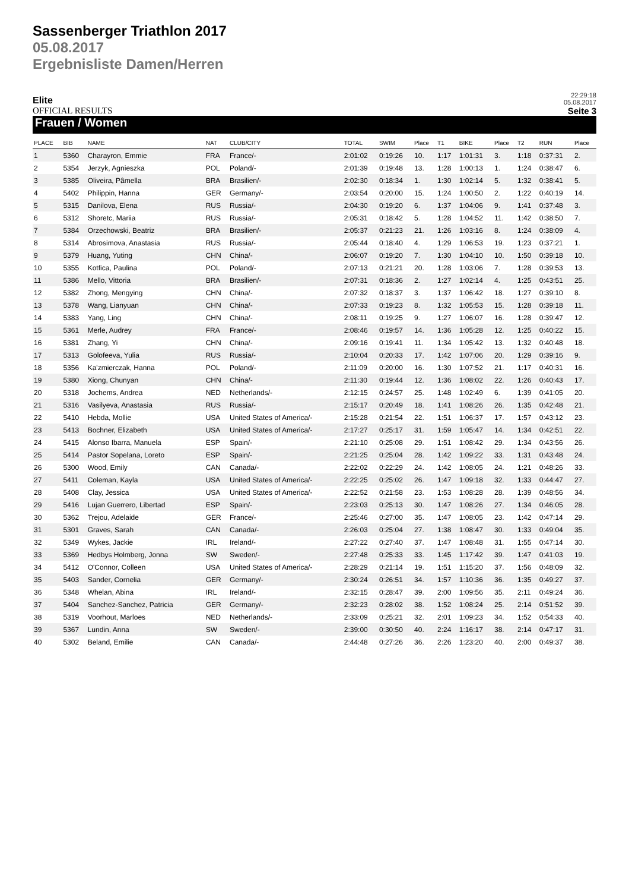Sassenberger Triathlon 2017
05.08.2017
Ergebnisliste Damen/Herren
Elite
22:29:18
05.08.2017
OFFICIAL RESULTS
Seite 3
Frauen / Women
| PLACE | BIB | NAME | NAT | CLUB/CITY | TOTAL | SWIM | Place | T1 | BIKE | Place | T2 | RUN | Place |
| --- | --- | --- | --- | --- | --- | --- | --- | --- | --- | --- | --- | --- | --- |
| 1 | 5360 | Charayron, Emmie | FRA | France/- | 2:01:02 | 0:19:26 | 10. | 1:17 | 1:01:31 | 3. | 1:18 | 0:37:31 | 2. |
| 2 | 5354 | Jerzyk, Agnieszka | POL | Poland/- | 2:01:39 | 0:19:48 | 13. | 1:28 | 1:00:13 | 1. | 1:24 | 0:38:47 | 6. |
| 3 | 5385 | Oliveira, Pâmella | BRA | Brasilien/- | 2:02:30 | 0:18:34 | 1. | 1:30 | 1:02:14 | 5. | 1:32 | 0:38:41 | 5. |
| 4 | 5402 | Philippin, Hanna | GER | Germany/- | 2:03:54 | 0:20:00 | 15. | 1:24 | 1:00:50 | 2. | 1:22 | 0:40:19 | 14. |
| 5 | 5315 | Danilova, Elena | RUS | Russia/- | 2:04:30 | 0:19:20 | 6. | 1:37 | 1:04:06 | 9. | 1:41 | 0:37:48 | 3. |
| 6 | 5312 | Shoretc, Mariia | RUS | Russia/- | 2:05:31 | 0:18:42 | 5. | 1:28 | 1:04:52 | 11. | 1:42 | 0:38:50 | 7. |
| 7 | 5384 | Orzechowski, Beatriz | BRA | Brasilien/- | 2:05:37 | 0:21:23 | 21. | 1:26 | 1:03:16 | 8. | 1:24 | 0:38:09 | 4. |
| 8 | 5314 | Abrosimova, Anastasia | RUS | Russia/- | 2:05:44 | 0:18:40 | 4. | 1:29 | 1:06:53 | 19. | 1:23 | 0:37:21 | 1. |
| 9 | 5379 | Huang, Yuting | CHN | China/- | 2:06:07 | 0:19:20 | 7. | 1:30 | 1:04:10 | 10. | 1:50 | 0:39:18 | 10. |
| 10 | 5355 | Kotfica, Paulina | POL | Poland/- | 2:07:13 | 0:21:21 | 20. | 1:28 | 1:03:06 | 7. | 1:28 | 0:39:53 | 13. |
| 11 | 5386 | Mello, Vittoria | BRA | Brasilien/- | 2:07:31 | 0:18:36 | 2. | 1:27 | 1:02:14 | 4. | 1:25 | 0:43:51 | 25. |
| 12 | 5382 | Zhong, Mengying | CHN | China/- | 2:07:32 | 0:18:37 | 3. | 1:37 | 1:06:42 | 18. | 1:27 | 0:39:10 | 8. |
| 13 | 5378 | Wang, Lianyuan | CHN | China/- | 2:07:33 | 0:19:23 | 8. | 1:32 | 1:05:53 | 15. | 1:28 | 0:39:18 | 11. |
| 14 | 5383 | Yang, Ling | CHN | China/- | 2:08:11 | 0:19:25 | 9. | 1:27 | 1:06:07 | 16. | 1:28 | 0:39:47 | 12. |
| 15 | 5361 | Merle, Audrey | FRA | France/- | 2:08:46 | 0:19:57 | 14. | 1:36 | 1:05:28 | 12. | 1:25 | 0:40:22 | 15. |
| 16 | 5381 | Zhang, Yi | CHN | China/- | 2:09:16 | 0:19:41 | 11. | 1:34 | 1:05:42 | 13. | 1:32 | 0:40:48 | 18. |
| 17 | 5313 | Golofeeva, Yulia | RUS | Russia/- | 2:10:04 | 0:20:33 | 17. | 1:42 | 1:07:06 | 20. | 1:29 | 0:39:16 | 9. |
| 18 | 5356 | Ka'zmierczak, Hanna | POL | Poland/- | 2:11:09 | 0:20:00 | 16. | 1:30 | 1:07:52 | 21. | 1:17 | 0:40:31 | 16. |
| 19 | 5380 | Xiong, Chunyan | CHN | China/- | 2:11:30 | 0:19:44 | 12. | 1:36 | 1:08:02 | 22. | 1:26 | 0:40:43 | 17. |
| 20 | 5318 | Jochems, Andrea | NED | Netherlands/- | 2:12:15 | 0:24:57 | 25. | 1:48 | 1:02:49 | 6. | 1:39 | 0:41:05 | 20. |
| 21 | 5316 | Vasilyeva, Anastasia | RUS | Russia/- | 2:15:17 | 0:20:49 | 18. | 1:41 | 1:08:26 | 26. | 1:35 | 0:42:48 | 21. |
| 22 | 5410 | Hebda, Mollie | USA | United States of America/- | 2:15:28 | 0:21:54 | 22. | 1:51 | 1:06:37 | 17. | 1:57 | 0:43:12 | 23. |
| 23 | 5413 | Bochner, Elizabeth | USA | United States of America/- | 2:17:27 | 0:25:17 | 31. | 1:59 | 1:05:47 | 14. | 1:34 | 0:42:51 | 22. |
| 24 | 5415 | Alonso Ibarra, Manuela | ESP | Spain/- | 2:21:10 | 0:25:08 | 29. | 1:51 | 1:08:42 | 29. | 1:34 | 0:43:56 | 26. |
| 25 | 5414 | Pastor Sopelana, Loreto | ESP | Spain/- | 2:21:25 | 0:25:04 | 28. | 1:42 | 1:09:22 | 33. | 1:31 | 0:43:48 | 24. |
| 26 | 5300 | Wood, Emily | CAN | Canada/- | 2:22:02 | 0:22:29 | 24. | 1:42 | 1:08:05 | 24. | 1:21 | 0:48:26 | 33. |
| 27 | 5411 | Coleman, Kayla | USA | United States of America/- | 2:22:25 | 0:25:02 | 26. | 1:47 | 1:09:18 | 32. | 1:33 | 0:44:47 | 27. |
| 28 | 5408 | Clay, Jessica | USA | United States of America/- | 2:22:52 | 0:21:58 | 23. | 1:53 | 1:08:28 | 28. | 1:39 | 0:48:56 | 34. |
| 29 | 5416 | Lujan Guerrero, Libertad | ESP | Spain/- | 2:23:03 | 0:25:13 | 30. | 1:47 | 1:08:26 | 27. | 1:34 | 0:46:05 | 28. |
| 30 | 5362 | Trejou, Adelaide | GER | France/- | 2:25:46 | 0:27:00 | 35. | 1:47 | 1:08:05 | 23. | 1:42 | 0:47:14 | 29. |
| 31 | 5301 | Graves, Sarah | CAN | Canada/- | 2:26:03 | 0:25:04 | 27. | 1:38 | 1:08:47 | 30. | 1:33 | 0:49:04 | 35. |
| 32 | 5349 | Wykes, Jackie | IRL | Ireland/- | 2:27:22 | 0:27:40 | 37. | 1:47 | 1:08:48 | 31. | 1:55 | 0:47:14 | 30. |
| 33 | 5369 | Hedbys Holmberg, Jonna | SW | Sweden/- | 2:27:48 | 0:25:33 | 33. | 1:45 | 1:17:42 | 39. | 1:47 | 0:41:03 | 19. |
| 34 | 5412 | O'Connor, Colleen | USA | United States of America/- | 2:28:29 | 0:21:14 | 19. | 1:51 | 1:15:20 | 37. | 1:56 | 0:48:09 | 32. |
| 35 | 5403 | Sander, Cornelia | GER | Germany/- | 2:30:24 | 0:26:51 | 34. | 1:57 | 1:10:36 | 36. | 1:35 | 0:49:27 | 37. |
| 36 | 5348 | Whelan, Abina | IRL | Ireland/- | 2:32:15 | 0:28:47 | 39. | 2:00 | 1:09:56 | 35. | 2:11 | 0:49:24 | 36. |
| 37 | 5404 | Sanchez-Sanchez, Patricia | GER | Germany/- | 2:32:23 | 0:28:02 | 38. | 1:52 | 1:08:24 | 25. | 2:14 | 0:51:52 | 39. |
| 38 | 5319 | Voorhout, Marloes | NED | Netherlands/- | 2:33:09 | 0:25:21 | 32. | 2:01 | 1:09:23 | 34. | 1:52 | 0:54:33 | 40. |
| 39 | 5367 | Lundin, Anna | SW | Sweden/- | 2:39:00 | 0:30:50 | 40. | 2:24 | 1:16:17 | 38. | 2:14 | 0:47:17 | 31. |
| 40 | 5302 | Beland, Emilie | CAN | Canada/- | 2:44:48 | 0:27:26 | 36. | 2:26 | 1:23:20 | 40. | 2:00 | 0:49:37 | 38. |